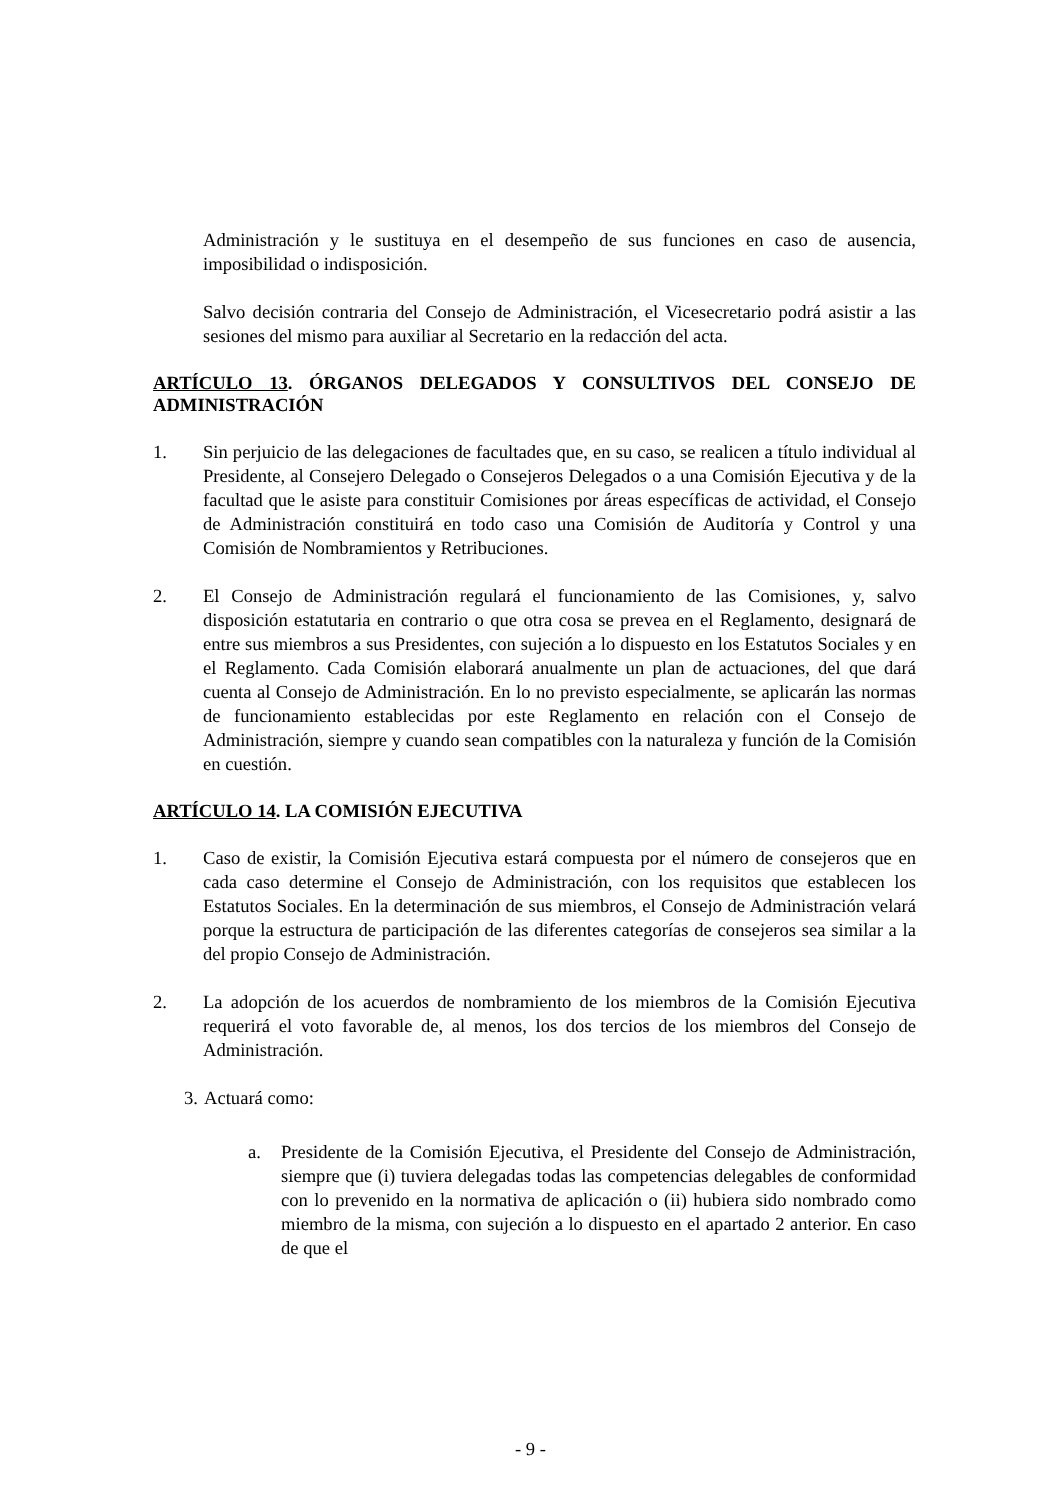Administración y le sustituya en el desempeño de sus funciones en caso de ausencia, imposibilidad o indisposición.
Salvo decisión contraria del Consejo de Administración, el Vicesecretario podrá asistir a las sesiones del mismo para auxiliar al Secretario en la redacción del acta.
ARTÍCULO 13. ÓRGANOS DELEGADOS Y CONSULTIVOS DEL CONSEJO DE ADMINISTRACIÓN
1. Sin perjuicio de las delegaciones de facultades que, en su caso, se realicen a título individual al Presidente, al Consejero Delegado o Consejeros Delegados o a una Comisión Ejecutiva y de la facultad que le asiste para constituir Comisiones por áreas específicas de actividad, el Consejo de Administración constituirá en todo caso una Comisión de Auditoría y Control y una Comisión de Nombramientos y Retribuciones.
2. El Consejo de Administración regulará el funcionamiento de las Comisiones, y, salvo disposición estatutaria en contrario o que otra cosa se prevea en el Reglamento, designará de entre sus miembros a sus Presidentes, con sujeción a lo dispuesto en los Estatutos Sociales y en el Reglamento. Cada Comisión elaborará anualmente un plan de actuaciones, del que dará cuenta al Consejo de Administración. En lo no previsto especialmente, se aplicarán las normas de funcionamiento establecidas por este Reglamento en relación con el Consejo de Administración, siempre y cuando sean compatibles con la naturaleza y función de la Comisión en cuestión.
ARTÍCULO 14. LA COMISIÓN EJECUTIVA
1. Caso de existir, la Comisión Ejecutiva estará compuesta por el número de consejeros que en cada caso determine el Consejo de Administración, con los requisitos que establecen los Estatutos Sociales. En la determinación de sus miembros, el Consejo de Administración velará porque la estructura de participación de las diferentes categorías de consejeros sea similar a la del propio Consejo de Administración.
2. La adopción de los acuerdos de nombramiento de los miembros de la Comisión Ejecutiva requerirá el voto favorable de, al menos, los dos tercios de los miembros del Consejo de Administración.
3.
Actuará como:
a. Presidente de la Comisión Ejecutiva, el Presidente del Consejo de Administración, siempre que (i) tuviera delegadas todas las competencias delegables de conformidad con lo prevenido en la normativa de aplicación o (ii) hubiera sido nombrado como miembro de la misma, con sujeción a lo dispuesto en el apartado 2 anterior. En caso de que el
- 9 -